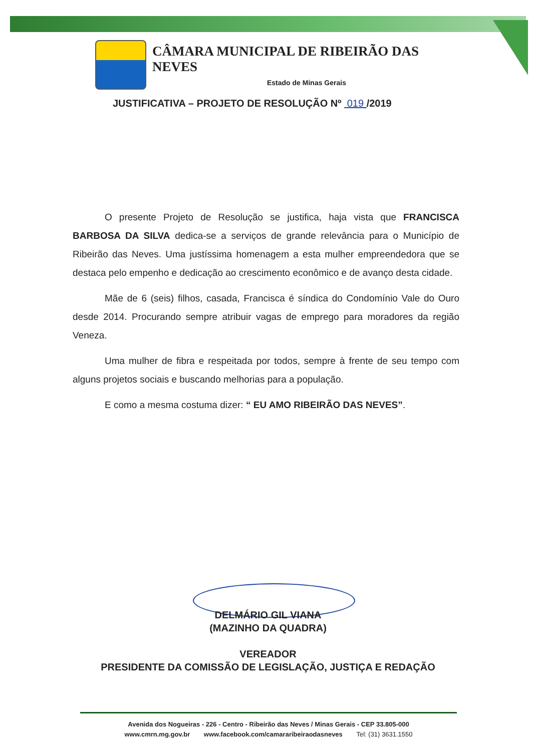CÂMARA MUNICIPAL DE RIBEIRÃO DAS NEVES
Estado de Minas Gerais
JUSTIFICATIVA – PROJETO DE RESOLUÇÃO Nº 019 /2019
O presente Projeto de Resolução se justifica, haja vista que FRANCISCA BARBOSA DA SILVA dedica-se a serviços de grande relevância para o Município de Ribeirão das Neves. Uma justíssima homenagem a esta mulher empreendedora que se destaca pelo empenho e dedicação ao crescimento econômico e de avanço desta cidade.
Mãe de 6 (seis) filhos, casada, Francisca é síndica do Condomínio Vale do Ouro desde 2014. Procurando sempre atribuir vagas de emprego para moradores da região Veneza.
Uma mulher de fibra e respeitada por todos, sempre à frente de seu tempo com alguns projetos sociais e buscando melhorias para a população.
E como a mesma costuma dizer: “ EU AMO RIBEIRÃO DAS NEVES”.
DELMÁRIO GIL VIANA
(MAZINHO DA QUADRA)
VEREADOR
PRESIDENTE DA COMISSÃO DE LEGISLAÇÃO, JUSTIÇA E REDAÇÃO
Avenida dos Nogueiras - 226 - Centro - Ribeirão das Neves / Minas Gerais - CEP 33.805-000
www.cmrn.mg.gov.br www.facebook.com/camararibeiraodasneves Tel: (31) 3631.1550